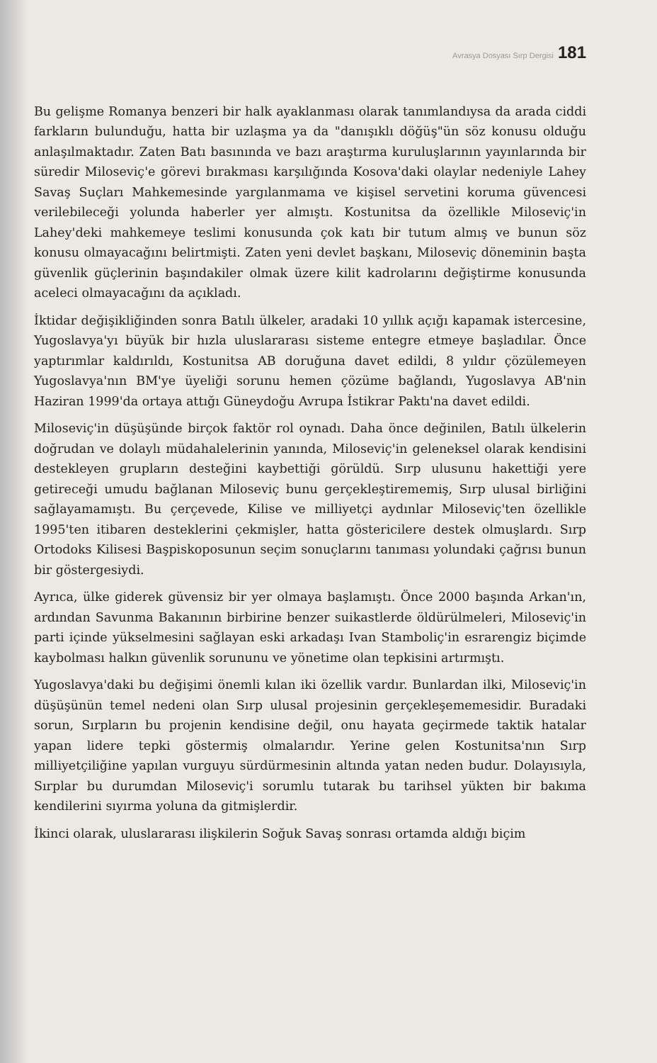Avrasya Dosyası Sırp Dergisi 181
Bu gelişme Romanya benzeri bir halk ayaklanması olarak tanımlandıysa da arada ciddi farkların bulunduğu, hatta bir uzlaşma ya da "danışıklı döğüş"ün söz konusu olduğu anlaşılmaktadır. Zaten Batı basınında ve bazı araştırma kuruluşlarının yayınlarında bir süredir Miloseviç'e görevi bırakması karşılığında Kosova'daki olaylar nedeniyle Lahey Savaş Suçları Mahkemesinde yargılanmama ve kişisel servetini koruma güvencesi verilebileceği yolunda haberler yer almıştı. Kostunitsa da özellikle Miloseviç'in Lahey'deki mahkemeye teslimi konusunda çok katı bir tutum almış ve bunun söz konusu olmayacağını belirtmişti. Zaten yeni devlet başkanı, Miloseviç döneminin başta güvenlik güçlerinin başındakiler olmak üzere kilit kadrolarını değiştirme konusunda aceleci olmayacağını da açıkladı.
İktidar değişikliğinden sonra Batılı ülkeler, aradaki 10 yıllık açığı kapamak istercesine, Yugoslavya'yı büyük bir hızla uluslararası sisteme entegre etmeye başladılar. Önce yaptırımlar kaldırıldı, Kostunitsa AB doruğuna davet edildi, 8 yıldır çözülemeyen Yugoslavya'nın BM'ye üyeliği sorunu hemen çözüme bağlandı, Yugoslavya AB'nin Haziran 1999'da ortaya attığı Güneydoğu Avrupa İstikrar Paktı'na davet edildi.
Miloseviç'in düşüşünde birçok faktör rol oynadı. Daha önce değinilen, Batılı ülkelerin doğrudan ve dolaylı müdahalelerinin yanında, Miloseviç'in geleneksel olarak kendisini destekleyen grupların desteğini kaybettiği görüldü. Sırp ulusunu hakettiği yere getireceği umudu bağlanan Miloseviç bunu gerçekleştirememiş, Sırp ulusal birliğini sağlayamamıştı. Bu çerçevede, Kilise ve milliyetçi aydınlar Miloseviç'ten özellikle 1995'ten itibaren desteklerini çekmişler, hatta göstericilere destek olmuşlardı. Sırp Ortodoks Kilisesi Başpiskoposunun seçim sonuçlarını tanıması yolundaki çağrısı bunun bir göstergesiydi.
Ayrıca, ülke giderek güvensiz bir yer olmaya başlamıştı. Önce 2000 başında Arkan'ın, ardından Savunma Bakanının birbirine benzer suikastlerde öldürülmeleri, Miloseviç'in parti içinde yükselmesini sağlayan eski arkadaşı Ivan Stamboliç'in esrarengiz biçimde kaybolması halkın güvenlik sorununu ve yönetime olan tepkisini artırmıştı.
Yugoslavya'daki bu değişimi önemli kılan iki özellik vardır. Bunlardan ilki, Miloseviç'in düşüşünün temel nedeni olan Sırp ulusal projesinin gerçekleşememesidir. Buradaki sorun, Sırpların bu projenin kendisine değil, onu hayata geçirmede taktik hatalar yapan lidere tepki göstermiş olmalarıdır. Yerine gelen Kostunitsa'nın Sırp milliyetçiliğine yapılan vurguyu sürdürmesinin altında yatan neden budur. Dolayısıyla, Sırplar bu durumdan Miloseviç'i sorumlu tutarak bu tarihsel yükten bir bakıma kendilerini sıyırma yoluna da gitmişlerdir.
İkinci olarak, uluslararası ilişkilerin Soğuk Savaş sonrası ortamda aldığı biçim